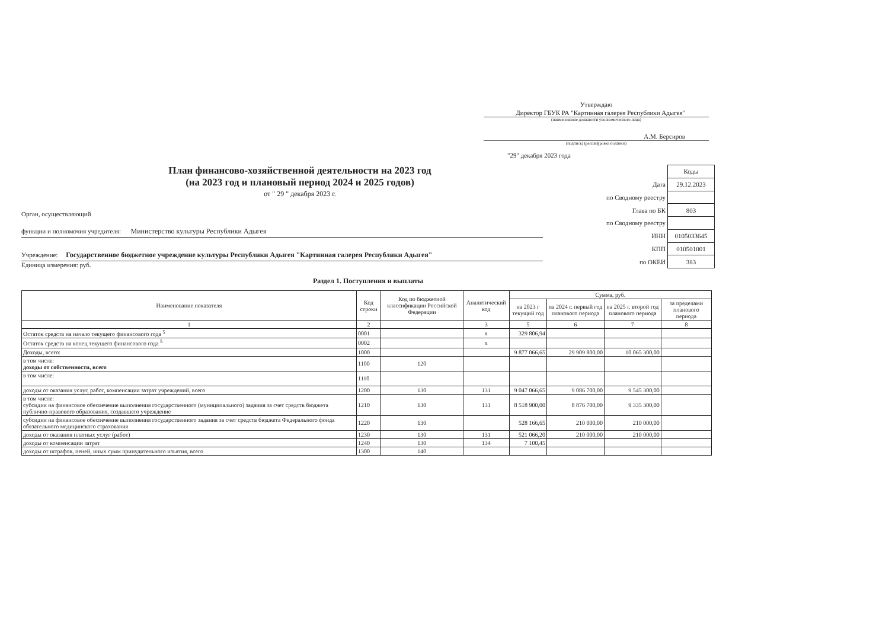Утверждаю
Директор ГБУК РА "Картинная галерея Республики Адыгея"
(наименование должности уполномоченного лица)
А.М. Берсиров
(подпись) (расшифровка подписи)
"29" декабря 2023 года
План финансово-хозяйственной деятельности на 2023 год
(на 2023 год и плановый период 2024 и 2025 годов)
от " 29 " декабря 2023 г.
Орган, осуществляющий
функции и полномочия учредителя: Министерство культуры Республики Адыгея
Учреждение: Государственное бюджетное учреждение культуры Республики Адыгея "Картинная галерея Республики Адыгея"
Единица измерения: руб.
| | Коды |
| Дата | 29.12.2023 |
| по Сводному реестру | |
| Глава по БК | 803 |
| по Сводному реестру | |
| ИНН | 0105033645 |
| КПП | 010501001 |
| по ОКЕИ | 383 |
Раздел 1. Поступления и выплаты
| Наименование показателя | Код строки | Код по бюджетной классификации Российской Федерации | Аналитический код | Сумма, руб. | | | |
| --- | --- | --- | --- | --- | --- | --- | --- |
| | | | | на 2023 г текущий год | на 2024 г. первый год планового периода | на 2025 г. второй год планового периода | за пределами планового периода |
| 1 | 2 | | 3 | 5 | 6 | 7 | 8 |
| Остаток средств на начало текущего финансового года <sup>5</sup> | 0001 | | х | 329 806,94 | | | |
| Остаток средств на конец текущего финансового года <sup>5</sup> | 0002 | | х | | | | |
| Доходы, всего: | 1000 | | | 9 877 066,65 | 29 909 800,00 | 10 065 300,00 | |
| в том числе: доходы от собственности, всего | 1100 | 120 | | | | | |
| в том числе: | 1110 | | | | | | |
| доходы от оказания услуг, работ, компенсации затрат учреждений, всего | 1200 | 130 | 131 | 9 047 066,65 | 9 086 700,00 | 9 545 300,00 | |
| в том числе: субсидии на финансовое обеспечение выполнения государственного (муниципального) задания за счет средств бюджета публично-правового образования, создавшего учреждение | 1210 | 130 | 131 | 8 518 900,00 | 8 876 700,00 | 9 335 300,00 | |
| субсидии на финансовое обеспечение выполнения государственного задания за счет средств бюджета Федерального фонда обязательного медицинского страхования | 1220 | 130 | | 528 166,65 | 210 000,00 | 210 000,00 | |
| доходы от оказания платных услуг (работ) | 1230 | 130 | 131 | 521 066,20 | 210 000,00 | 210 000,00 | |
| доходы от компенсации затрат | 1240 | 130 | 134 | 7 100,45 | | | |
| доходы от штрафов, пеней, иных сумм принудительного изъятия, всего | 1300 | 140 | | | | | |